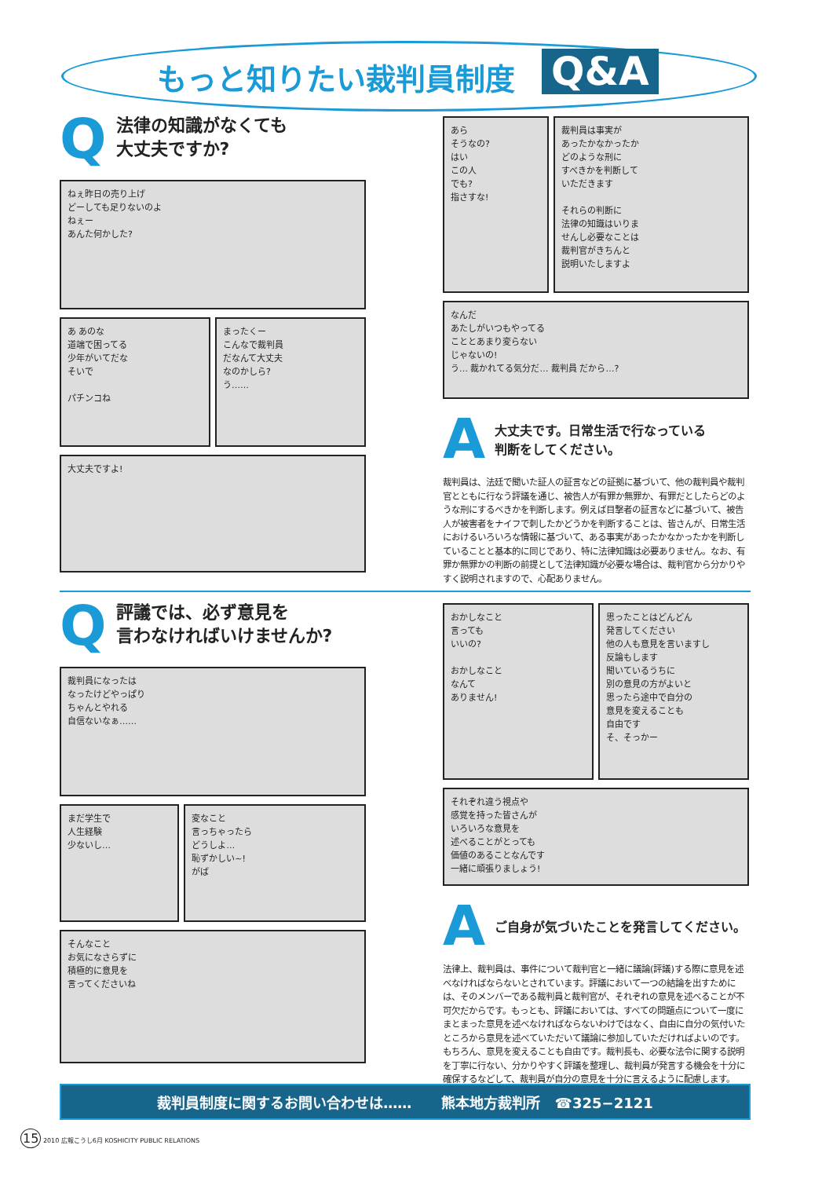もっと知りたい裁判員制度 Q&A
Q
法律の知識がなくても
大丈夫ですか?
ねぇ昨日の売り上げ
どーしても足りないのよ
ねぇー
あんた何かした?
あ あのな
道端で困ってる
少年がいてだな
そいで
パチンコね
まったくー
こんなで裁判員
だなんて大丈夫
なのかしら?
う……
大丈夫ですよ!
あら
そうなの?
はい
この人
でも?
指さすな!
裁判員は事実が
あったかなかったか
どのような刑に
すべきかを判断して
いただきます
それらの判断に
法律の知識はいりま
せんし必要なことは
裁判官がきちんと
説明いたしますよ
なんだ
あたしがいつもやってる
こととあまり変らない
じゃないの!
う… 裁かれてる気分だ… 裁判員 だから…?
A
大丈夫です。日常生活で行なっている
判断をしてください。
裁判員は、法廷で聞いた証人の証言などの証拠に基づいて、他の裁判員や裁判官とともに行なう評議を通じ、被告人が有罪か無罪か、有罪だとしたらどのような刑にするべきかを判断します。例えば目撃者の証言などに基づいて、被告人が被害者をナイフで刺したかどうかを判断することは、皆さんが、日常生活におけるいろいろな情報に基づいて、ある事実があったかなかったかを判断していることと基本的に同じであり、特に法律知識は必要ありません。なお、有罪か無罪かの判断の前提として法律知識が必要な場合は、裁判官から分かりやすく説明されますので、心配ありません。
Q
評議では、必ず意見を
言わなければいけませんか?
裁判員になったは
なったけどやっぱり
ちゃんとやれる
自信ないなぁ……
まだ学生で
人生経験
少ないし…
変なこと
言っちゃったら
どうしよ…
恥ずかしい~!
がば
そんなこと
お気になさらずに
積極的に意見を
言ってくださいね
おかしなこと
言っても
いいの?
おかしなこと
なんて
ありません!
思ったことはどんどん
発言してください
他の人も意見を言いますし
反論もします
聞いているうちに
別の意見の方がよいと
思ったら途中で自分の
意見を変えることも
自由です
そ、そっかー
それぞれ違う視点や
感覚を持った皆さんが
いろいろな意見を
述べることがとっても
価値のあることなんです
一緒に頑張りましょう!
A
ご自身が気づいたことを発言してください。
法律上、裁判員は、事件について裁判官と一緒に議論(評議)する際に意見を述べなければならないとされています。評議において一つの結論を出すためには、そのメンバーである裁判員と裁判官が、それぞれの意見を述べることが不可欠だからです。もっとも、評議においては、すべての問題点について一度にまとまった意見を述べなければならないわけではなく、自由に自分の気付いたところから意見を述べていただいて議論に参加していただければよいのです。もちろん、意見を変えることも自由です。裁判長も、必要な法令に関する説明を丁寧に行ない、分かりやすく評議を整理し、裁判員が発言する機会を十分に確保するなどして、裁判員が自分の意見を十分に言えるように配慮します。
裁判員制度に関するお問い合わせは…… 熊本地方裁判所 ☎325−2121
15 2010 広報こうし6月 KOSHICITY PUBLIC RELATIONS